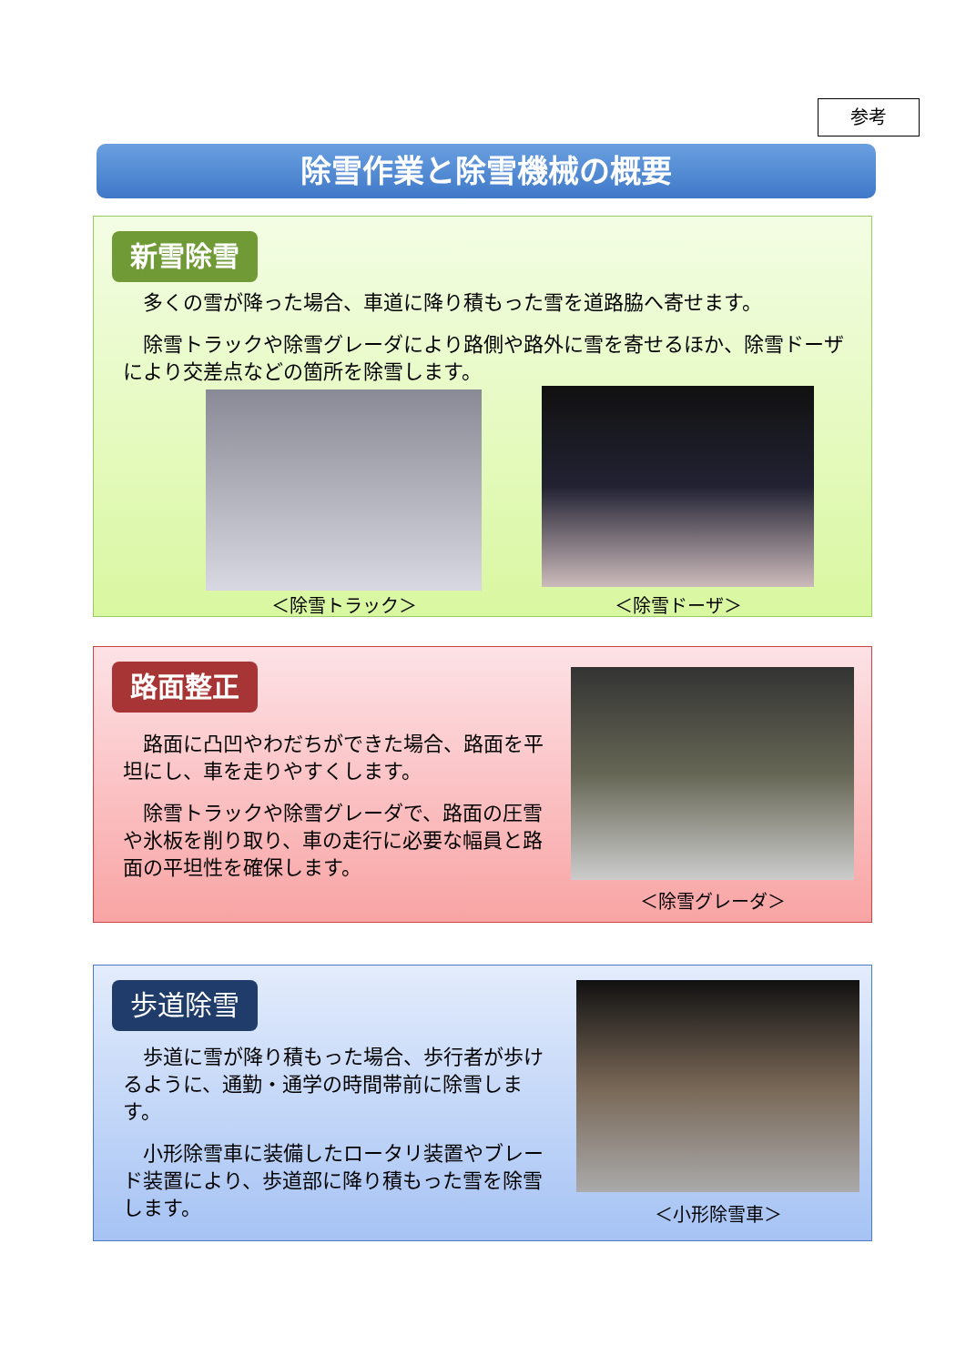参考
除雪作業と除雪機械の概要
新雪除雪
多くの雪が降った場合、車道に降り積もった雪を道路脇へ寄せます。
除雪トラックや除雪グレーダにより路側や路外に雪を寄せるほか、除雪ドーザにより交差点などの箇所を除雪します。
＜除雪トラック＞ ＜除雪ドーザ＞
路面整正
路面に凸凹やわだちができた場合、路面を平坦にし、車を走りやすくします。
除雪トラックや除雪グレーダで、路面の圧雪や氷板を削り取り、車の走行に必要な幅員と路面の平坦性を確保します。
＜除雪グレーダ＞
歩道除雪
歩道に雪が降り積もった場合、歩行者が歩けるように、通勤・通学の時間帯前に除雪します。
小形除雪車に装備したロータリ装置やブレード装置により、歩道部に降り積もった雪を除雪します。
＜小形除雪車＞